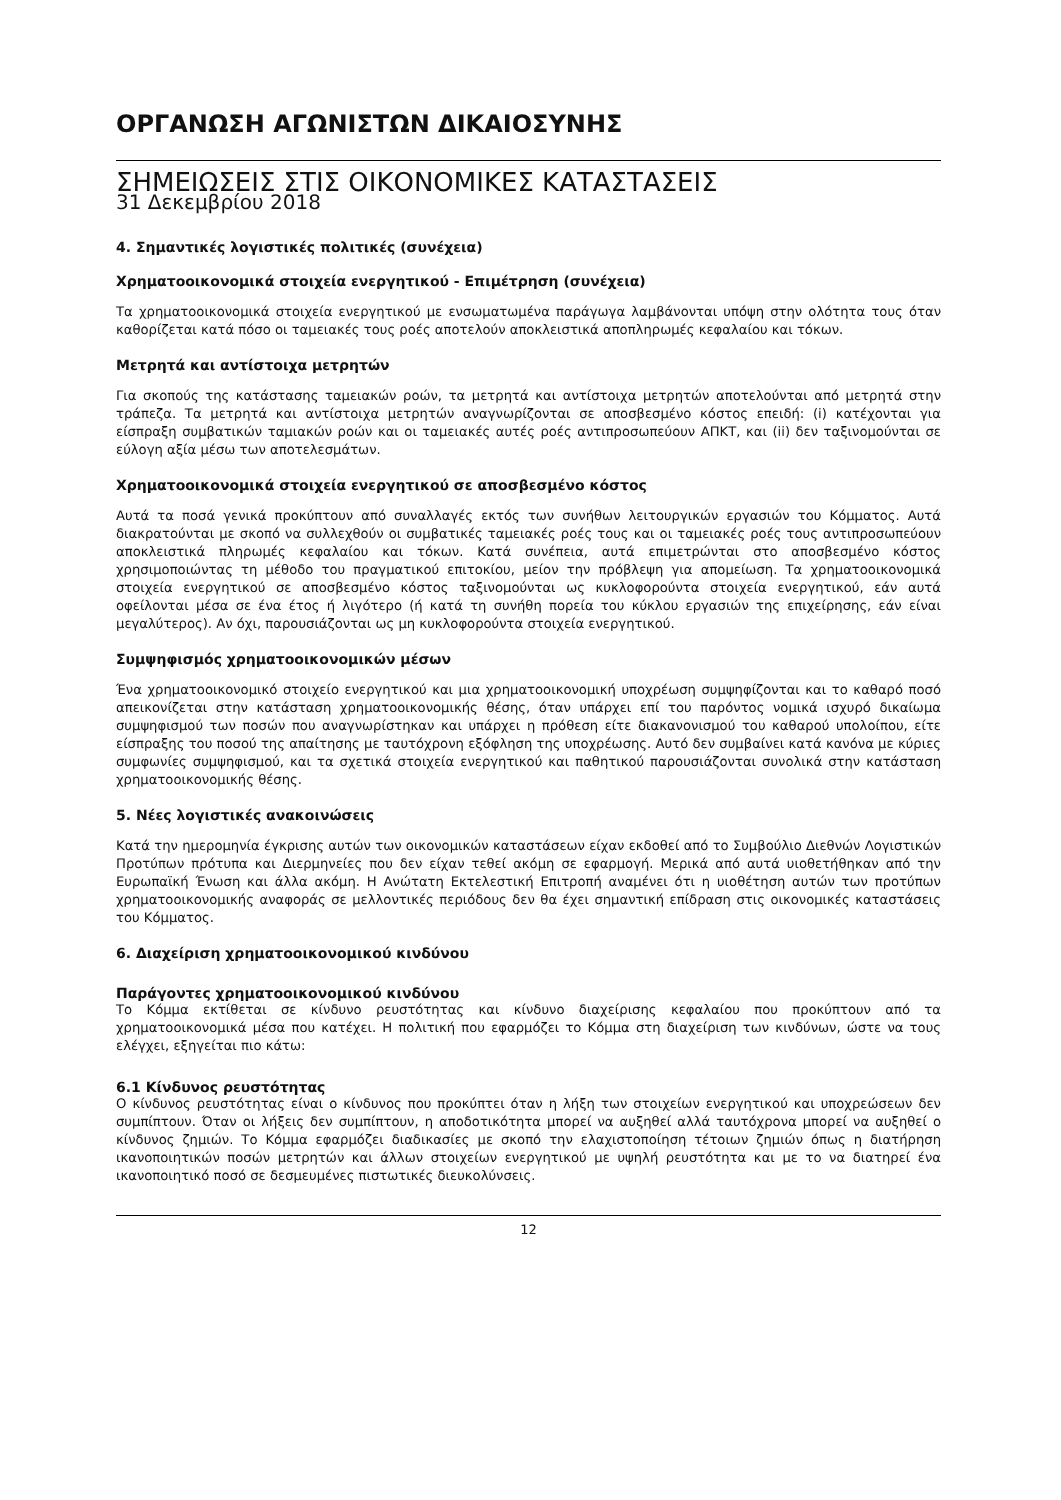ΟΡΓΑΝΩΣΗ ΑΓΩΝΙΣΤΩΝ ΔΙΚΑΙΟΣΥΝΗΣ
ΣΗΜΕΙΩΣΕΙΣ ΣΤΙΣ ΟΙΚΟΝΟΜΙΚΕΣ ΚΑΤΑΣΤΑΣΕΙΣ
31 Δεκεμβρίου 2018
4. Σημαντικές λογιστικές πολιτικές (συνέχεια)
Χρηματοοικονομικά στοιχεία ενεργητικού - Επιμέτρηση (συνέχεια)
Τα χρηματοοικονομικά στοιχεία ενεργητικού με ενσωματωμένα παράγωγα λαμβάνονται υπόψη στην ολότητα τους όταν καθορίζεται κατά πόσο οι ταμειακές τους ροές αποτελούν αποκλειστικά αποπληρωμές κεφαλαίου και τόκων.
Μετρητά και αντίστοιχα μετρητών
Για σκοπούς της κατάστασης ταμειακών ροών, τα μετρητά και αντίστοιχα μετρητών αποτελούνται από μετρητά στην τράπεζα. Τα μετρητά και αντίστοιχα μετρητών αναγνωρίζονται σε αποσβεσμένο κόστος επειδή: (i) κατέχονται για είσπραξη συμβατικών ταμιακών ροών και οι ταμειακές αυτές ροές αντιπροσωπεύουν ΑΠΚΤ, και (ii) δεν ταξινομούνται σε εύλογη αξία μέσω των αποτελεσμάτων.
Χρηματοοικονομικά στοιχεία ενεργητικού σε αποσβεσμένο κόστος
Αυτά τα ποσά γενικά προκύπτουν από συναλλαγές εκτός των συνήθων λειτουργικών εργασιών του Κόμματος. Αυτά διακρατούνται με σκοπό να συλλεχθούν οι συμβατικές ταμειακές ροές τους και οι ταμειακές ροές τους αντιπροσωπεύουν αποκλειστικά πληρωμές κεφαλαίου και τόκων. Κατά συνέπεια, αυτά επιμετρώνται στο αποσβεσμένο κόστος χρησιμοποιώντας τη μέθοδο του πραγματικού επιτοκίου, μείον την πρόβλεψη για απομείωση. Τα χρηματοοικονομικά στοιχεία ενεργητικού σε αποσβεσμένο κόστος ταξινομούνται ως κυκλοφορούντα στοιχεία ενεργητικού, εάν αυτά οφείλονται μέσα σε ένα έτος ή λιγότερο (ή κατά τη συνήθη πορεία του κύκλου εργασιών της επιχείρησης, εάν είναι μεγαλύτερος). Αν όχι, παρουσιάζονται ως μη κυκλοφορούντα στοιχεία ενεργητικού.
Συμψηφισμός χρηματοοικονομικών μέσων
Ένα χρηματοοικονομικό στοιχείο ενεργητικού και μια χρηματοοικονομική υποχρέωση συμψηφίζονται και το καθαρό ποσό απεικονίζεται στην κατάσταση χρηματοοικονομικής θέσης, όταν υπάρχει επί του παρόντος νομικά ισχυρό δικαίωμα συμψηφισμού των ποσών που αναγνωρίστηκαν και υπάρχει η πρόθεση είτε διακανονισμού του καθαρού υπολοίπου, είτε είσπραξης του ποσού της απαίτησης με ταυτόχρονη εξόφληση της υποχρέωσης. Αυτό δεν συμβαίνει κατά κανόνα με κύριες συμφωνίες συμψηφισμού, και τα σχετικά στοιχεία ενεργητικού και παθητικού παρουσιάζονται συνολικά στην κατάσταση χρηματοοικονομικής θέσης.
5. Νέες λογιστικές ανακοινώσεις
Κατά την ημερομηνία έγκρισης αυτών των οικονομικών καταστάσεων είχαν εκδοθεί από το Συμβούλιο Διεθνών Λογιστικών Προτύπων πρότυπα και Διερμηνείες που δεν είχαν τεθεί ακόμη σε εφαρμογή. Μερικά από αυτά υιοθετήθηκαν από την Ευρωπαϊκή Ένωση και άλλα ακόμη. Η Ανώτατη Εκτελεστική Επιτροπή αναμένει ότι η υιοθέτηση αυτών των προτύπων χρηματοοικονομικής αναφοράς σε μελλοντικές περιόδους δεν θα έχει σημαντική επίδραση στις οικονομικές καταστάσεις του Κόμματος.
6. Διαχείριση χρηματοοικονομικού κινδύνου
Παράγοντες χρηματοοικονομικού κινδύνου
Το Κόμμα εκτίθεται σε κίνδυνο ρευστότητας και κίνδυνο διαχείρισης κεφαλαίου που προκύπτουν από τα χρηματοοικονομικά μέσα που κατέχει. Η πολιτική που εφαρμόζει το Κόμμα στη διαχείριση των κινδύνων, ώστε να τους ελέγχει, εξηγείται πιο κάτω:
6.1 Κίνδυνος ρευστότητας
Ο κίνδυνος ρευστότητας είναι ο κίνδυνος που προκύπτει όταν η λήξη των στοιχείων ενεργητικού και υποχρεώσεων δεν συμπίπτουν. Όταν οι λήξεις δεν συμπίπτουν, η αποδοτικότητα μπορεί να αυξηθεί αλλά ταυτόχρονα μπορεί να αυξηθεί ο κίνδυνος ζημιών. Το Κόμμα εφαρμόζει διαδικασίες με σκοπό την ελαχιστοποίηση τέτοιων ζημιών όπως η διατήρηση ικανοποιητικών ποσών μετρητών και άλλων στοιχείων ενεργητικού με υψηλή ρευστότητα και με το να διατηρεί ένα ικανοποιητικό ποσό σε δεσμευμένες πιστωτικές διευκολύνσεις.
12